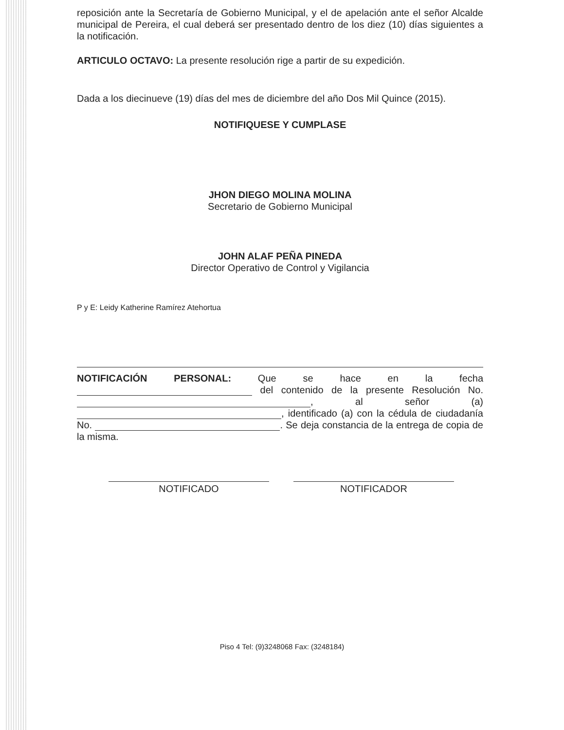reposición ante la Secretaría de Gobierno Municipal, y el de apelación ante el señor Alcalde municipal de Pereira, el cual deberá ser presentado dentro de los diez (10) días siguientes a la notificación.
ARTICULO OCTAVO: La presente resolución rige a partir de su expedición.
Dada a los diecinueve (19) días del mes de diciembre del año Dos Mil Quince (2015).
NOTIFIQUESE Y CUMPLASE
JHON DIEGO MOLINA MOLINA
Secretario de Gobierno Municipal
JOHN ALAF PEÑA PINEDA
Director Operativo de Control y Vigilancia
P y E: Leidy Katherine Ramírez Atehortua
NOTIFICACIÓN PERSONAL: Que se hace en la fecha del contenido de la presente Resolución No. , al señor (a) , identificado (a) con la cédula de ciudadanía No. . Se deja constancia de la entrega de copia de la misma.
NOTIFICADO NOTIFICADOR
Piso 4 Tel: (9)3248068 Fax: (3248184)